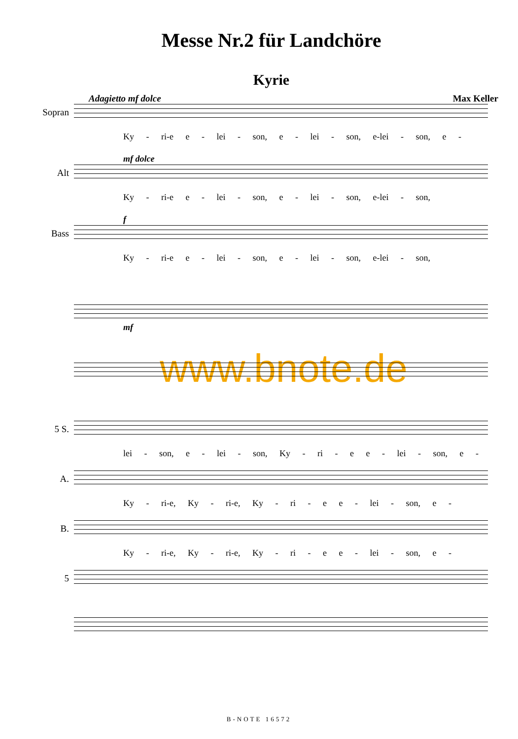Messe Nr.2 für Landchöre
Kyrie
Adagietto mf dolce Max Keller
Sopran
Ky - ri-e e - lei - son, e - lei - son, e-lei - son, e -
mf dolce
Alt
Ky - ri-e e - lei - son, e - lei - son, e-lei - son,
f
Bass
Ky - ri-e e - lei - son, e - lei - son, e-lei - son,
mf
www.bnote.de
5 S.
lei - son, e - lei - son, Ky - ri - e e - lei - son, e -
A.
Ky - ri-e, Ky - ri-e, Ky - ri - e e - lei - son, e -
B.
Ky - ri-e, Ky - ri-e, Ky - ri - e e - lei - son, e -
5
B-NOTE 16572